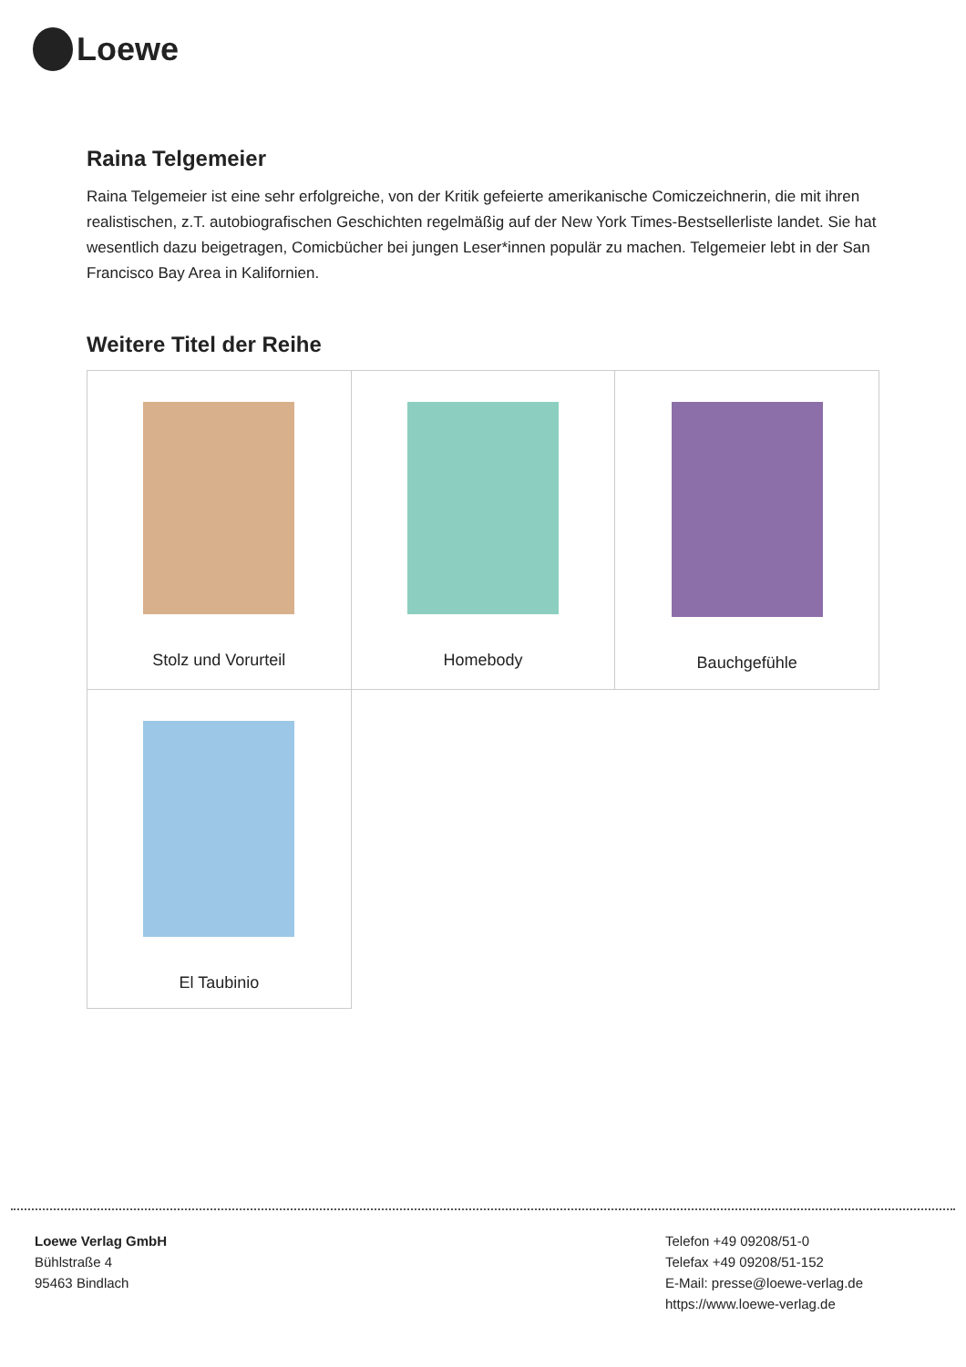Loewe
Raina Telgemeier
Raina Telgemeier ist eine sehr erfolgreiche, von der Kritik gefeierte amerikanische Comiczeichnerin, die mit ihren realistischen, z.T. autobiografischen Geschichten regelmäßig auf der New York Times-Bestsellerliste landet. Sie hat wesentlich dazu beigetragen, Comicbücher bei jungen Leser*innen populär zu machen. Telgemeier lebt in der San Francisco Bay Area in Kalifornien.
Weitere Titel der Reihe
| Stolz und Vorurteil | Homebody | Bauchgefühle |
| El Taubinio | | |
Loewe Verlag GmbH
Bühlstraße 4
95463 Bindlach
Telefon +49 09208/51-0
Telefax +49 09208/51-152
E-Mail: presse@loewe-verlag.de
https://www.loewe-verlag.de